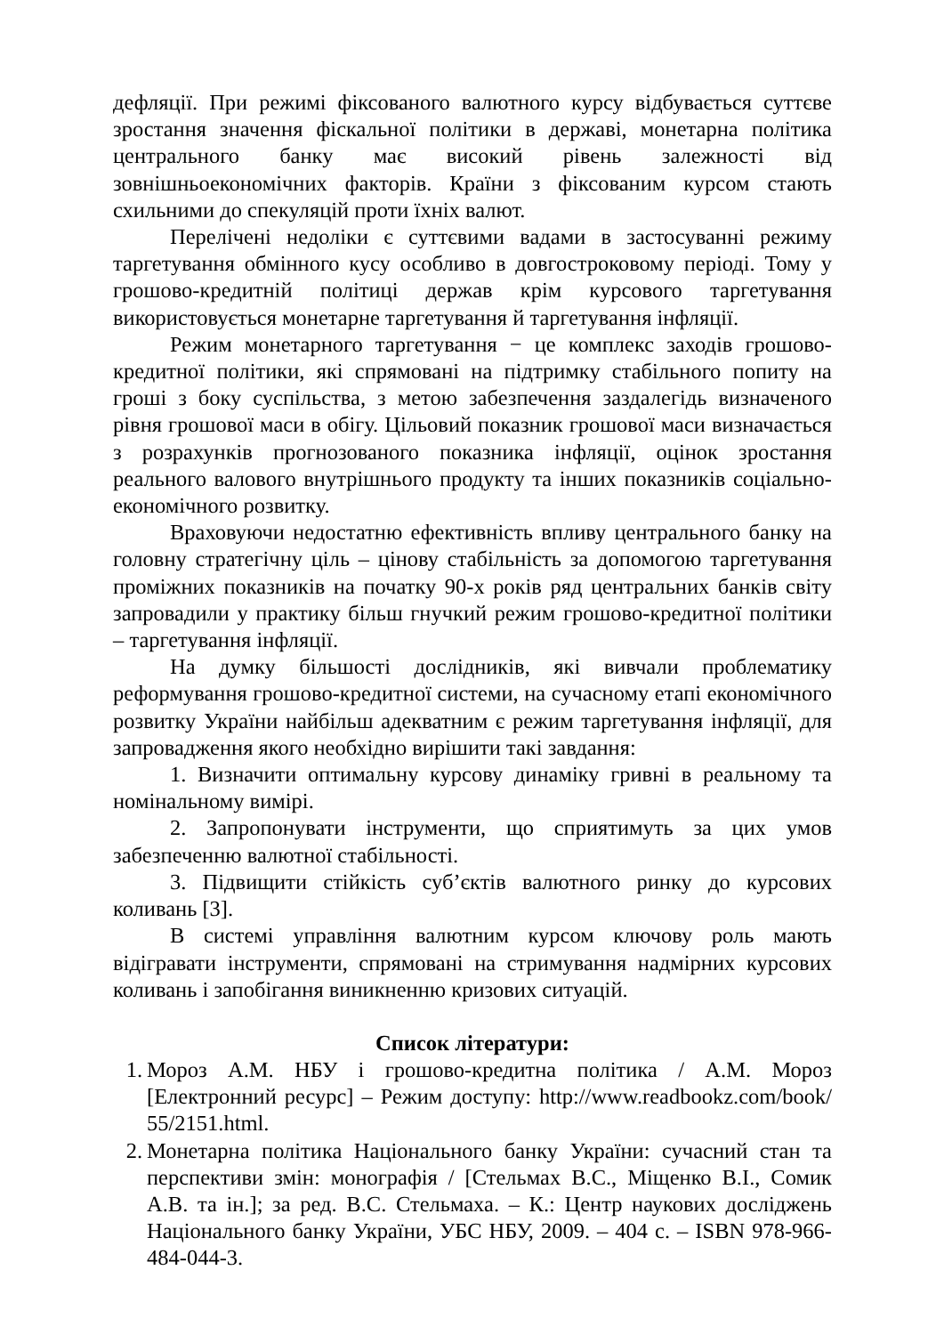дефляції. При режимі фіксованого валютного курсу відбувається суттєве зростання значення фіскальної політики в державі, монетарна політика центрального банку має високий рівень залежності від зовнішньоекономічних факторів. Країни з фіксованим курсом стають схильними до спекуляцій проти їхніх валют.
Перелічені недоліки є суттєвими вадами в застосуванні режиму таргетування обмінного кусу особливо в довгостроковому періоді. Тому у грошово-кредитній політиці держав крім курсового таргетування використовується монетарне таргетування й таргетування інфляції.
Режим монетарного таргетування − це комплекс заходів грошово-кредитної політики, які спрямовані на підтримку стабільного попиту на гроші з боку суспільства, з метою забезпечення заздалегідь визначеного рівня грошової маси в обігу. Цільовий показник грошової маси визначається з розрахунків прогнозованого показника інфляції, оцінок зростання реального валового внутрішнього продукту та інших показників соціально-економічного розвитку.
Враховуючи недостатню ефективність впливу центрального банку на головну стратегічну ціль – цінову стабільність за допомогою таргетування проміжних показників на початку 90-х років ряд центральних банків світу запровадили у практику більш гнучкий режим грошово-кредитної політики – таргетування інфляції.
На думку більшості дослідників, які вивчали проблематику реформування грошово-кредитної системи, на сучасному етапі економічного розвитку України найбільш адекватним є режим таргетування інфляції, для запровадження якого необхідно вирішити такі завдання:
1. Визначити оптимальну курсову динаміку гривні в реальному та номінальному вимірі.
2. Запропонувати інструменти, що сприятимуть за цих умов забезпеченню валютної стабільності.
3. Підвищити стійкість суб’єктів валютного ринку до курсових коливань [3].
В системі управління валютним курсом ключову роль мають відігравати інструменти, спрямовані на стримування надмірних курсових коливань і запобігання виникненню кризових ситуацій.
Список літератури:
1. Мороз А.М. НБУ і грошово-кредитна політика / А.М. Мороз [Електронний ресурс] – Режим доступу: http://www.readbookz.com/book/ 55/2151.html.
2. Монетарна політика Національного банку України: сучасний стан та перспективи змін: монографія / [Стельмах В.С., Міщенко В.І., Сомик А.В. та ін.]; за ред. В.С. Стельмаха. – К.: Центр наукових досліджень Національного банку України, УБС НБУ, 2009. – 404 с. – ISBN 978-966-484-044-3.